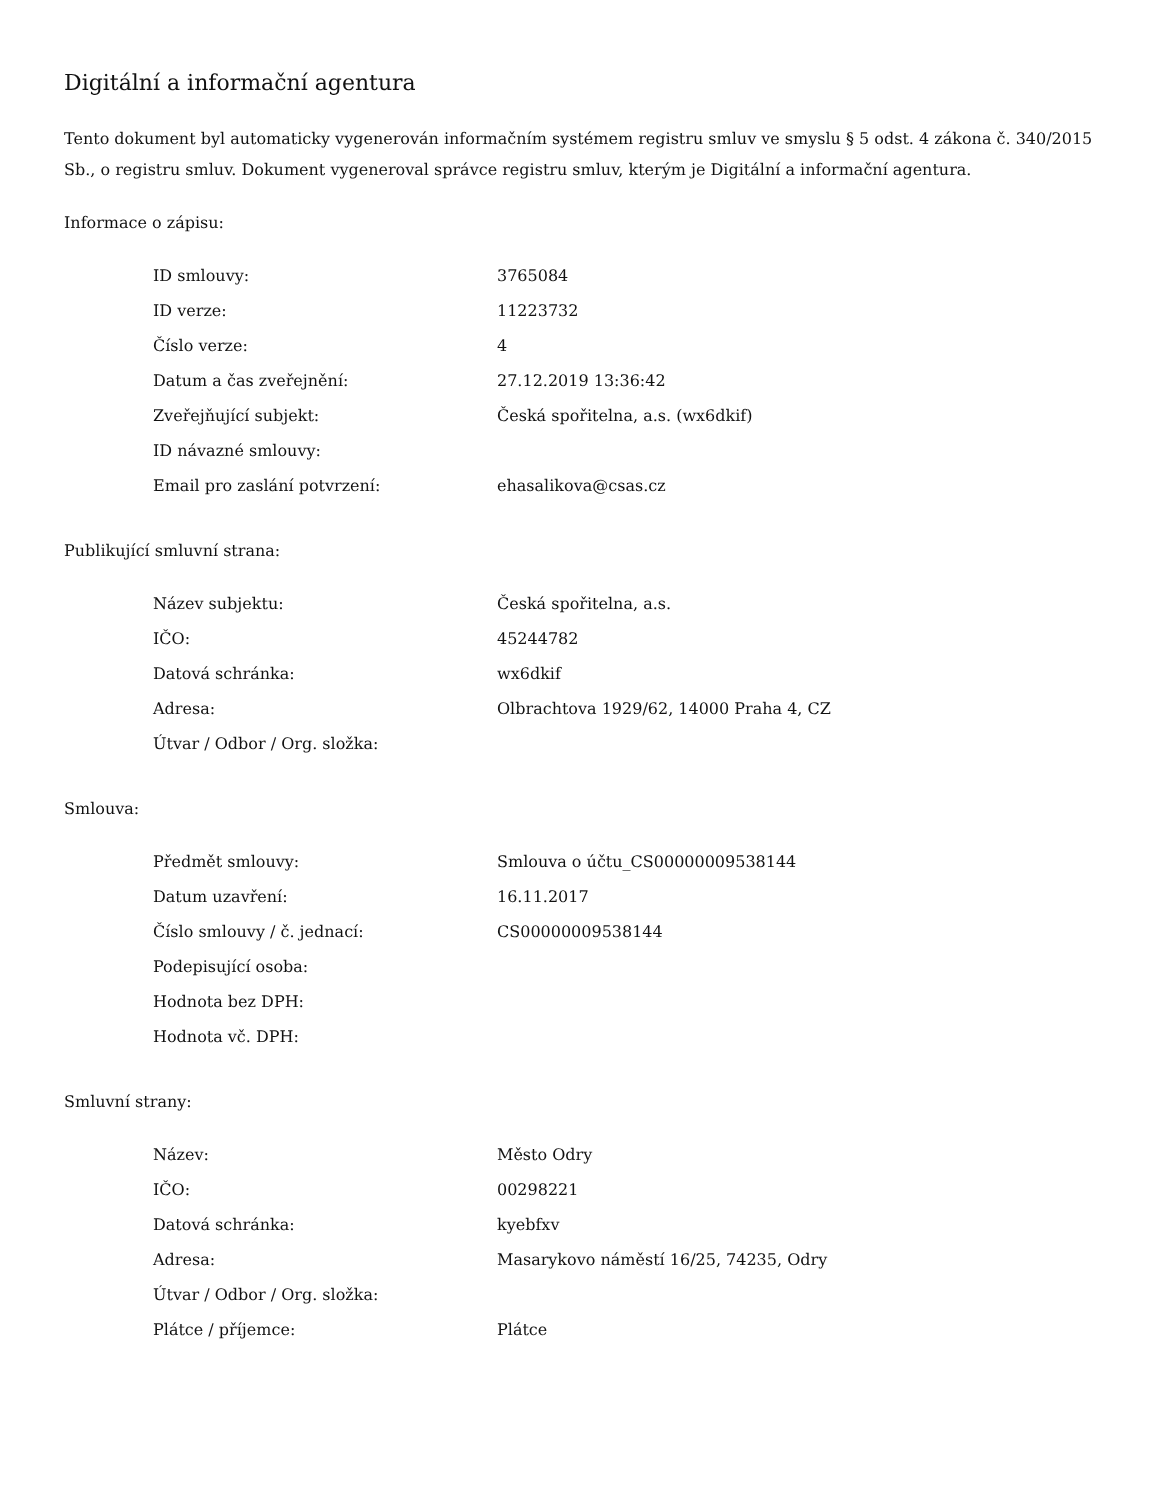Digitální a informační agentura
Tento dokument byl automaticky vygenerován informačním systémem registru smluv ve smyslu § 5 odst. 4 zákona č. 340/2015 Sb., o registru smluv. Dokument vygeneroval správce registru smluv, kterým je Digitální a informační agentura.
Informace o zápisu:
| ID smlouvy: | 3765084 |
| ID verze: | 11223732 |
| Číslo verze: | 4 |
| Datum a čas zveřejnění: | 27.12.2019 13:36:42 |
| Zveřejňující subjekt: | Česká spořitelna, a.s. (wx6dkif) |
| ID návazné smlouvy: | |
| Email pro zaslání potvrzení: | ehasalikova@csas.cz |
Publikující smluvní strana:
| Název subjektu: | Česká spořitelna, a.s. |
| IČO: | 45244782 |
| Datová schránka: | wx6dkif |
| Adresa: | Olbrachtova 1929/62, 14000 Praha 4, CZ |
| Útvar / Odbor / Org. složka: | |
Smlouva:
| Předmět smlouvy: | Smlouva o účtu_CS00000009538144 |
| Datum uzavření: | 16.11.2017 |
| Číslo smlouvy / č. jednací: | CS00000009538144 |
| Podepisující osoba: | |
| Hodnota bez DPH: | |
| Hodnota vč. DPH: | |
Smluvní strany:
| Název: | Město Odry |
| IČO: | 00298221 |
| Datová schránka: | kyebfxv |
| Adresa: | Masarykovo náměstí 16/25, 74235, Odry |
| Útvar / Odbor / Org. složka: | |
| Plátce / příjemce: | Plátce |